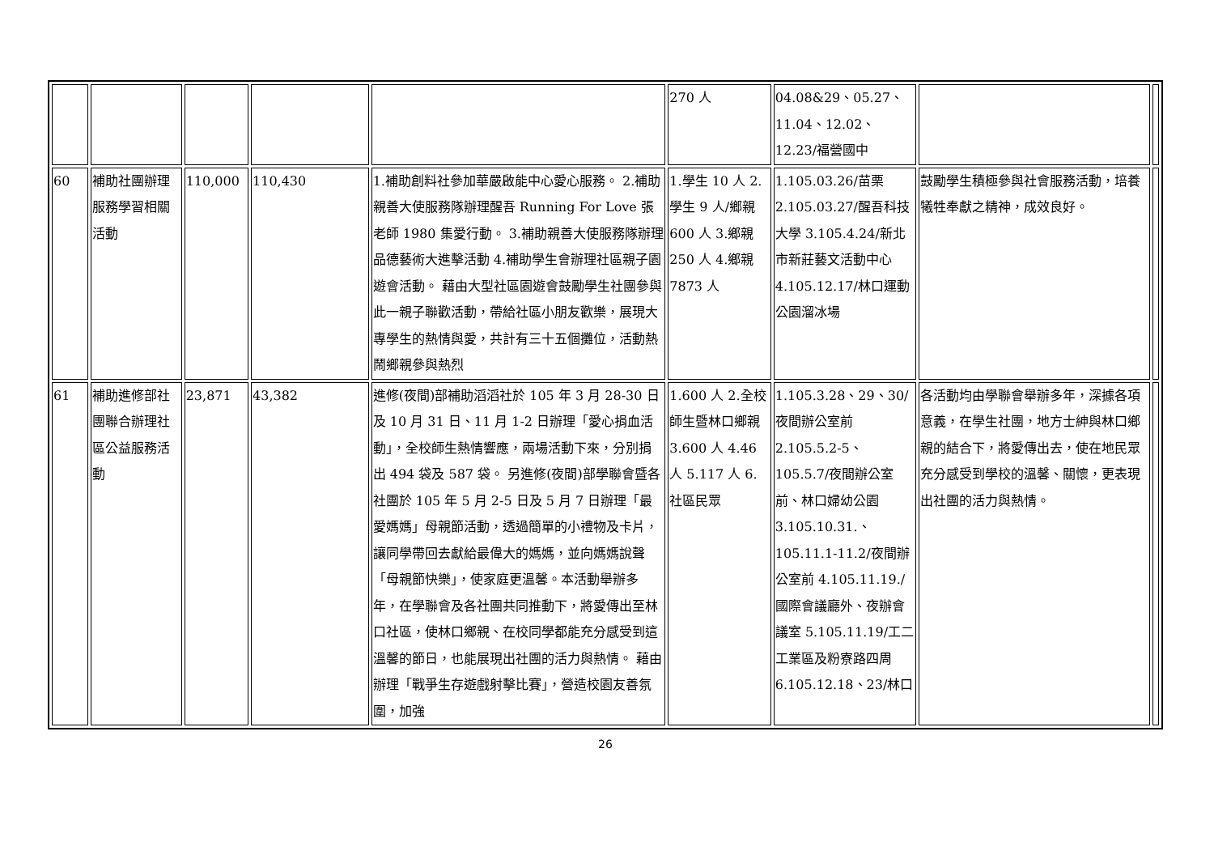| | | | | | 270 人 | 04.08&29、05.27、11.04、12.02、12.23/福營國中 | | |
| 60 | 補助社團辦理服務學習相關活動 | 110,000 | 110,430 | 1.補助創料社參加華嚴啟能中心愛心服務。 2.補助親善大使服務隊辦理醒吾 Running For Love 張老師 1980 集愛行動。 3.補助親善大使服務隊辦理品德藝術大進擊活動 4.補助學生會辦理社區親子園遊會活動。 藉由大型社區園遊會鼓勵學生社團參與此一親子聯歡活動，帶給社區小朋友歡樂，展現大專學生的熱情與愛，共計有三十五個攤位，活動熱鬧鄉親參與熱烈 | 1.學生 10 人 2.學生 9 人/鄉親 600 人 3.鄉親 250 人 4.鄉親 7873 人 | 1.105.03.26/苗栗 2.105.03.27/醒吾科技大學 3.105.4.24/新北市新莊藝文活動中心 4.105.12.17/林口運動公園溜冰場 | 鼓勵學生積極參與社會服務活動，培養犧牲奉獻之精神，成效良好。 | |
| 61 | 補助進修部社團聯合辦理社區公益服務活動 | 23,871 | 43,382 | 進修(夜間)部補助滔滔社於 105 年 3 月 28-30 日及 10 月 31 日、11 月 1-2 日辦理「愛心捐血活動」，全校師生熱情響應，兩場活動下來，分別捐出 494 袋及 587 袋。 另進修(夜間)部學聯會暨各社團於 105 年 5 月 2-5 日及 5 月 7 日辦理「最愛媽媽」母親節活動，透過簡單的小禮物及卡片，讓同學帶回去獻給最偉大的媽媽，並向媽媽說聲「母親節快樂」，使家庭更溫馨。本活動舉辦多年，在學聯會及各社團共同推動下，將愛傳出至林口社區，使林口鄉親、在校同學都能充分感受到這溫馨的節日，也能展現出社團的活力與熱情。 藉由辦理「戰爭生存遊戲射擊比賽」，營造校園友善氛圍，加強 | 1.600 人 2.全校師生暨林口鄉親 3.600 人 4.46 人 5.117 人 6.社區民眾 | 1.105.3.28、29、30/夜間辦公室前 2.105.5.2-5、105.5.7/夜間辦公室前、林口婦幼公園 3.105.10.31.、105.11.1-11.2/夜間辦公室前 4.105.11.19./國際會議廳外、夜辦會議室 5.105.11.19/工二工業區及粉寮路四周 6.105.12.18、23/林口 | 各活動均由學聯會舉辦多年，深據各項意義，在學生社團，地方士紳與林口鄉親的結合下，將愛傳出去，使在地民眾充分感受到學校的溫馨、關懷，更表現出社團的活力與熱情。 | |
26